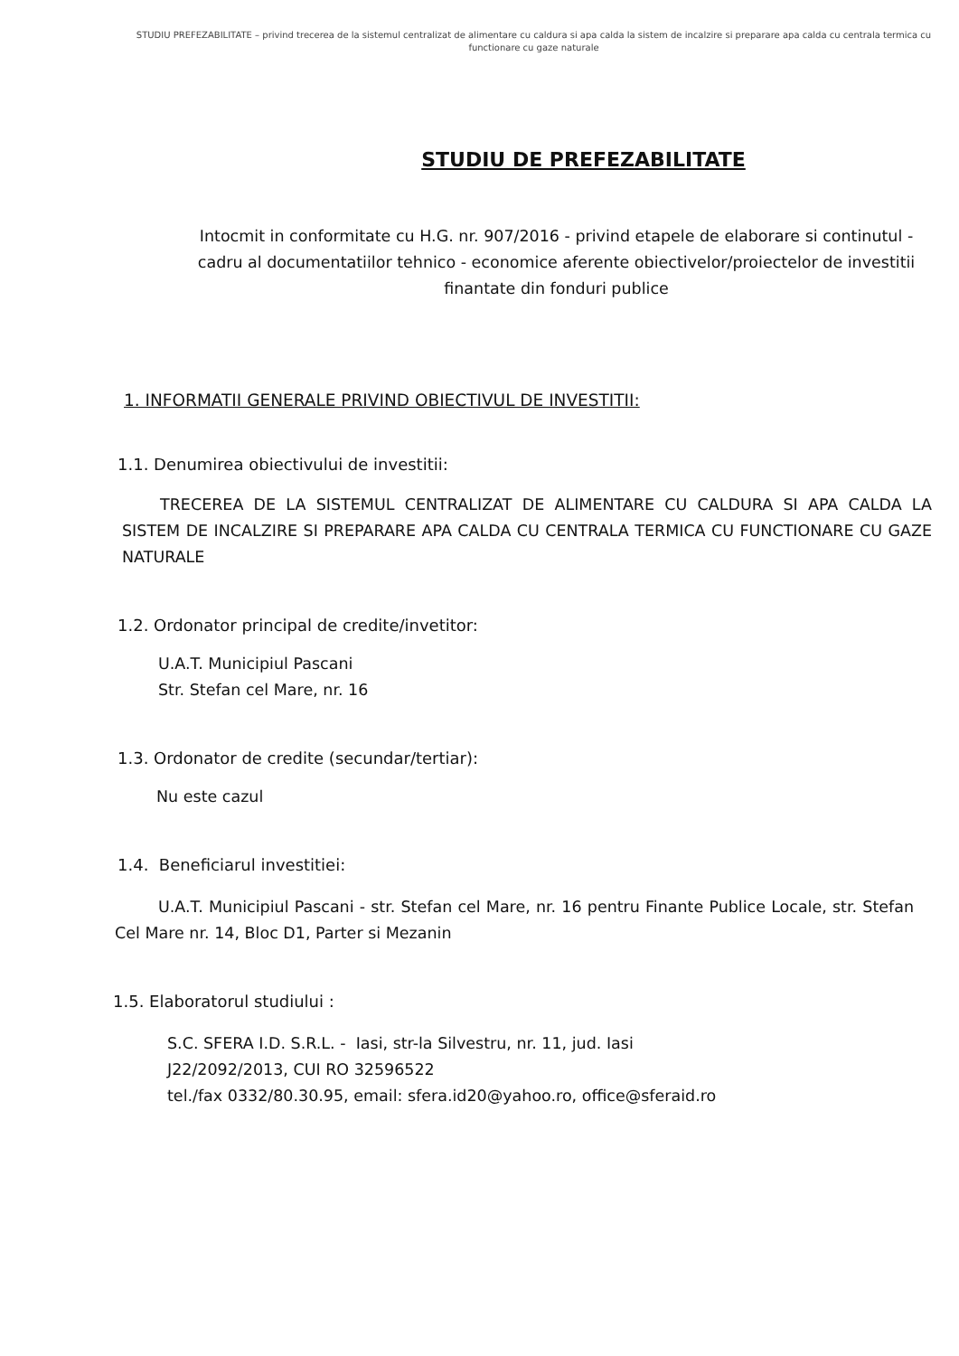STUDIU PREFEZABILITATE – privind trecerea de la sistemul centralizat de alimentare cu caldura si apa calda la sistem de incalzire si preparare apa calda cu centrala termica cu functionare cu gaze naturale
STUDIU DE PREFEZABILITATE
Intocmit in conformitate cu H.G. nr. 907/2016 - privind etapele de elaborare si continutul - cadru al documentatiilor tehnico - economice aferente obiectivelor/proiectelor de investitii finantate din fonduri publice
1. INFORMATII GENERALE PRIVIND OBIECTIVUL DE INVESTITII:
1.1. Denumirea obiectivului de investitii:
TRECEREA DE LA SISTEMUL CENTRALIZAT DE ALIMENTARE CU CALDURA SI APA CALDA LA SISTEM DE INCALZIRE SI PREPARARE APA CALDA CU CENTRALA TERMICA CU FUNCTIONARE CU GAZE NATURALE
1.2. Ordonator principal de credite/invetitor:
U.A.T. Municipiul Pascani
Str. Stefan cel Mare, nr. 16
1.3. Ordonator de credite (secundar/tertiar):
Nu este cazul
1.4. Beneficiarul investitiei:
U.A.T. Municipiul Pascani - str. Stefan cel Mare, nr. 16 pentru Finante Publice Locale, str. Stefan Cel Mare nr. 14, Bloc D1, Parter si Mezanin
1.5. Elaboratorul studiului :
S.C. SFERA I.D. S.R.L. - Iasi, str-la Silvestru, nr. 11, jud. Iasi
J22/2092/2013, CUI RO 32596522
tel./fax 0332/80.30.95, email: sfera.id20@yahoo.ro, office@sferaid.ro